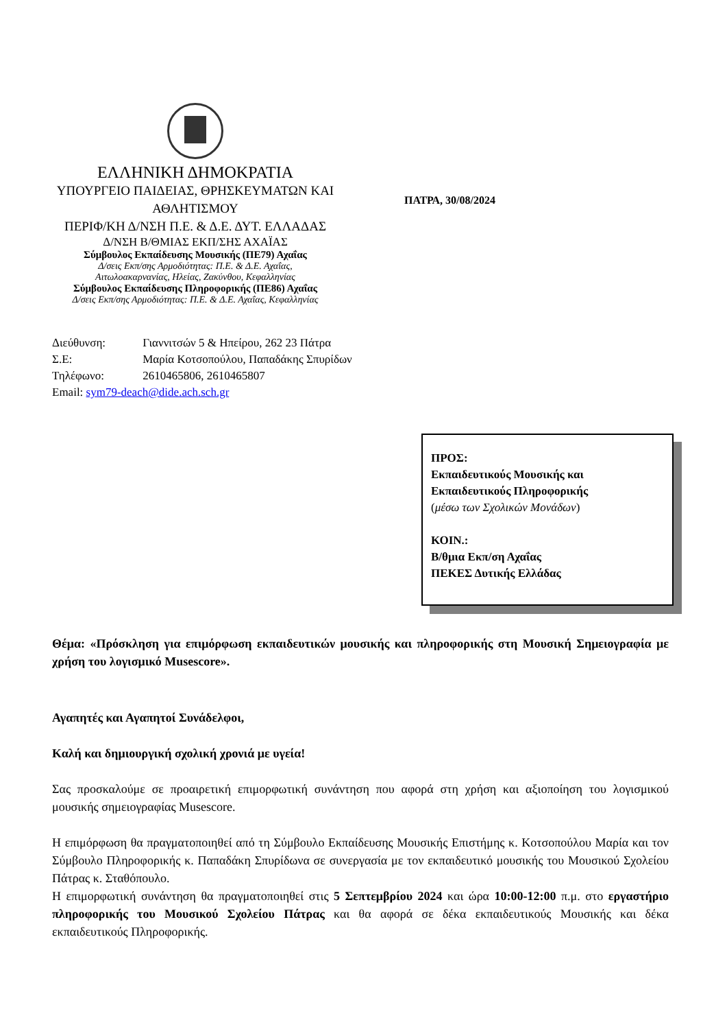ΕΛΛΗΝΙΚΗ ΔΗΜΟΚΡΑΤΙΑ
ΥΠΟΥΡΓΕΙΟ ΠΑΙΔΕΙΑΣ, ΘΡΗΣΚΕΥΜΑΤΩΝ ΚΑΙ ΑΘΛΗΤΙΣΜΟΥ
ΠΕΡΙΦ/ΚΗ Δ/ΝΣΗ Π.Ε. & Δ.Ε. ΔΥΤ. ΕΛΛΑΔΑΣ
Δ/ΝΣΗ Β/ΘΜΙΑΣ ΕΚΠ/ΣΗΣ ΑΧΑΪΑΣ
Σύμβουλος Εκπαίδευσης Μουσικής (ΠΕ79) Αχαΐας
Δ/σεις Εκπ/σης Αρμοδιότητας: Π.Ε. & Δ.Ε. Αχαΐας,
Αιτωλοακαρνανίας, Ηλείας, Ζακύνθου, Κεφαλληνίας
Σύμβουλος Εκπαίδευσης Πληροφορικής (ΠΕ86) Αχαΐας
Δ/σεις Εκπ/σης Αρμοδιότητας: Π.Ε. & Δ.Ε. Αχαΐας, Κεφαλληνίας
ΠΑΤΡΑ, 30/08/2024
Διεύθυνση: Γιαννιτσών 5 & Ηπείρου, 262 23 Πάτρα
Σ.Ε: Μαρία Κοτσοπούλου, Παπαδάκης Σπυρίδων
Τηλέφωνο: 2610465806, 2610465807
Email: sym79-deach@dide.ach.sch.gr
ΠΡΟΣ:
Εκπαιδευτικούς Μουσικής και
Εκπαιδευτικούς Πληροφορικής
(μέσω των Σχολικών Μονάδων)
ΚΟΙΝ.:
Β/θμια Εκπ/ση Αχαΐας
ΠΕΚΕΣ Δυτικής Ελλάδας
Θέμα: «Πρόσκληση για επιμόρφωση εκπαιδευτικών μουσικής και πληροφορικής στη Μουσική Σημειογραφία με χρήση του λογισμικό Musescore».
Αγαπητές και Αγαπητοί Συνάδελφοι,
Καλή και δημιουργική σχολική χρονιά με υγεία!
Σας προσκαλούμε σε προαιρετική επιμορφωτική συνάντηση που αφορά στη χρήση και αξιοποίηση του λογισμικού μουσικής σημειογραφίας Musescore.
Η επιμόρφωση θα πραγματοποιηθεί από τη Σύμβουλο Εκπαίδευσης Μουσικής Επιστήμης κ. Κοτσοπούλου Μαρία και τον Σύμβουλο Πληροφορικής κ. Παπαδάκη Σπυρίδωνα σε συνεργασία με τον εκπαιδευτικό μουσικής του Μουσικού Σχολείου Πάτρας κ. Σταθόπουλο.
Η επιμορφωτική συνάντηση θα πραγματοποιηθεί στις 5 Σεπτεμβρίου 2024 και ώρα 10:00-12:00 π.μ. στο εργαστήριο πληροφορικής του Μουσικού Σχολείου Πάτρας και θα αφορά σε δέκα εκπαιδευτικούς Μουσικής και δέκα εκπαιδευτικούς Πληροφορικής.